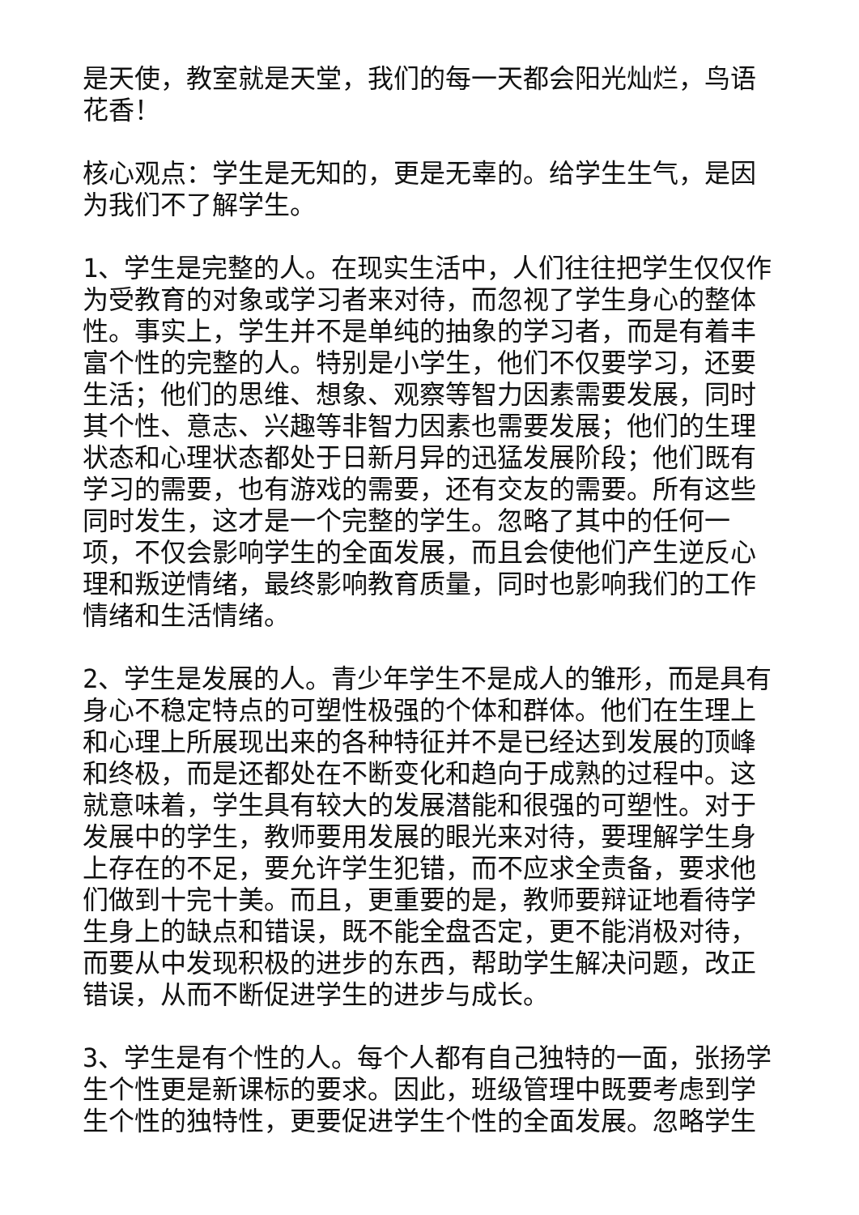是天使，教室就是天堂，我们的每一天都会阳光灿烂，鸟语花香！
核心观点：学生是无知的，更是无辜的。给学生生气，是因为我们不了解学生。
1、学生是完整的人。在现实生活中，人们往往把学生仅仅作为受教育的对象或学习者来对待，而忽视了学生身心的整体性。事实上，学生并不是单纯的抽象的学习者，而是有着丰富个性的完整的人。特别是小学生，他们不仅要学习，还要生活；他们的思维、想象、观察等智力因素需要发展，同时其个性、意志、兴趣等非智力因素也需要发展；他们的生理状态和心理状态都处于日新月异的迅猛发展阶段；他们既有学习的需要，也有游戏的需要，还有交友的需要。所有这些同时发生，这才是一个完整的学生。忽略了其中的任何一项，不仅会影响学生的全面发展，而且会使他们产生逆反心理和叛逆情绪，最终影响教育质量，同时也影响我们的工作情绪和生活情绪。
2、学生是发展的人。青少年学生不是成人的雏形，而是具有身心不稳定特点的可塑性极强的个体和群体。他们在生理上和心理上所展现出来的各种特征并不是已经达到发展的顶峰和终极，而是还都处在不断变化和趋向于成熟的过程中。这就意味着，学生具有较大的发展潜能和很强的可塑性。对于发展中的学生，教师要用发展的眼光来对待，要理解学生身上存在的不足，要允许学生犯错，而不应求全责备，要求他们做到十完十美。而且，更重要的是，教师要辩证地看待学生身上的缺点和错误，既不能全盘否定，更不能消极对待，而要从中发现积极的进步的东西，帮助学生解决问题，改正错误，从而不断促进学生的进步与成长。
3、学生是有个性的人。每个人都有自己独特的一面，张扬学生个性更是新课标的要求。因此，班级管理中既要考虑到学生个性的独特性，更要促进学生个性的全面发展。忽略学生